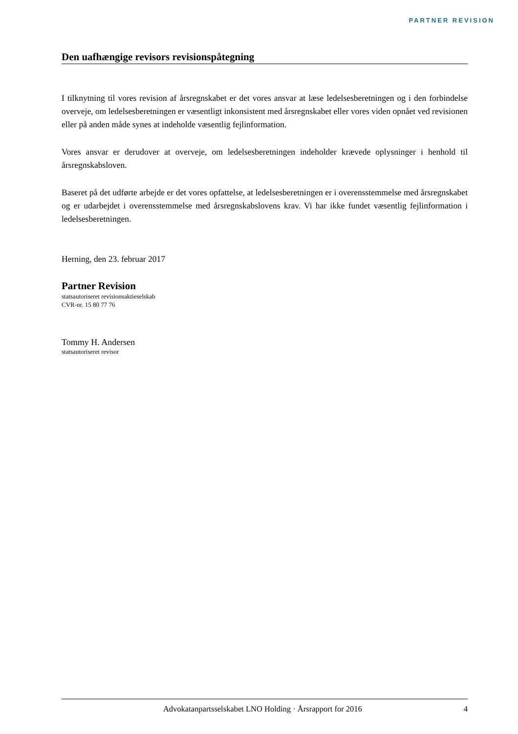PARTNER REVISION
Den uafhængige revisors revisionspåtegning
I tilknytning til vores revision af årsregnskabet er det vores ansvar at læse ledelsesberetningen og i den forbindelse overveje, om ledelsesberetningen er væsentligt inkonsistent med årsregnskabet eller vores viden opnået ved revisionen eller på anden måde synes at indeholde væsentlig fejlinformation.
Vores ansvar er derudover at overveje, om ledelsesberetningen indeholder krævede oplysninger i henhold til årsregnskabsloven.
Baseret på det udførte arbejde er det vores opfattelse, at ledelsesberetningen er i overensstemmelse med årsregnskabet og er udarbejdet i overensstemmelse med årsregnskabslovens krav. Vi har ikke fundet væsentlig fejlinformation i ledelsesberetningen.
Herning, den 23. februar 2017
Partner Revision
statsautoriseret revisionsaktieselskab
CVR-nr. 15 80 77 76
Tommy H. Andersen
statsautoriseret revisor
Advokatanpartsselskabet LNO Holding · Årsrapport for 2016 4